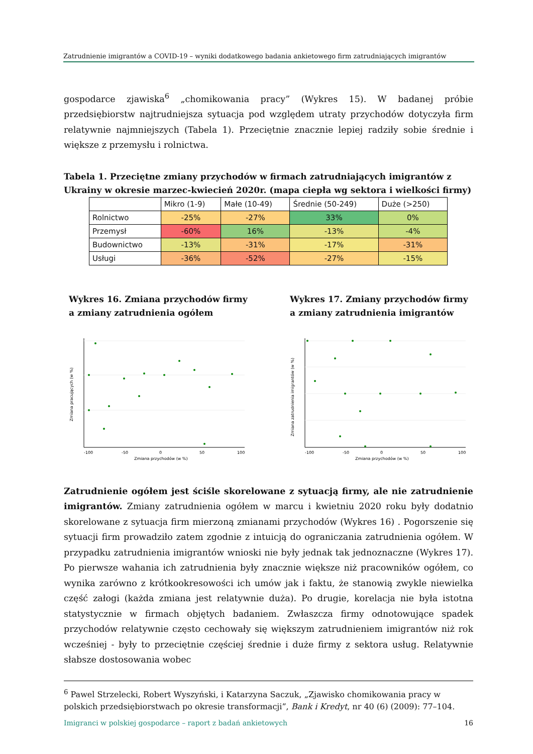Zatrudnienie imigrantów a COVID-19 – wyniki dodatkowego badania ankietowego firm zatrudniających imigrantów
gospodarce zjawiska<sup>6</sup> „chomikowania pracy” (Wykres 15). W badanej próbie przedsiębiorstw najtrudniejsza sytuacja pod względem utraty przychodów dotyczyła firm relatywnie najmniejszych (Tabela 1). Przeciętnie znacznie lepiej radziły sobie średnie i większe z przemysłu i rolnictwa.
Tabela 1. Przeciętne zmiany przychodów w firmach zatrudniających imigrantów z Ukrainy w okresie marzec-kwiecień 2020r. (mapa ciepła wg sektora i wielkości firmy)
| | Mikro (1-9) | Małe (10-49) | Średnie (50-249) | Duże (>250) |
| --- | --- | --- | --- | --- |
| Rolnictwo | -25% | -27% | 33% | 0% |
| Przemysł | -60% | 16% | -13% | -4% |
| Budownictwo | -13% | -31% | -17% | -31% |
| Usługi | -36% | -52% | -27% | -15% |
Wykres 16. Zmiana przychodów firmy a zmiany zatrudnienia ogółem
-100
-50
0
50
100
Zmiana przychodów (w %)
Zmiana pracujących (w %)
Wykres 17. Zmiany przychodów firmy a zmiany zatrudnienia imigrantów
-100
-50
0
50
100
Zmiana przychodów (w %)
Zmiana zatrudnienia imigrantów (w %)
Zatrudnienie ogółem jest ściśle skorelowane z sytuacją firmy, ale nie zatrudnienie imigrantów. Zmiany zatrudnienia ogółem w marcu i kwietniu 2020 roku były dodatnio skorelowane z sytuacja firm mierzoną zmianami przychodów (Wykres 16) . Pogorszenie się sytuacji firm prowadziło zatem zgodnie z intuicją do ograniczania zatrudnienia ogółem. W przypadku zatrudnienia imigrantów wnioski nie były jednak tak jednoznaczne (Wykres 17). Po pierwsze wahania ich zatrudnienia były znacznie większe niż pracowników ogółem, co wynika zarówno z krótkookresowości ich umów jak i faktu, że stanowią zwykle niewielka część załogi (każda zmiana jest relatywnie duża). Po drugie, korelacja nie była istotna statystycznie w firmach objętych badaniem. Zwłaszcza firmy odnotowujące spadek przychodów relatywnie często cechowały się większym zatrudnieniem imigrantów niż rok wcześniej - były to przeciętnie częściej średnie i duże firmy z sektora usług. Relatywnie słabsze dostosowania wobec
<sup>6</sup> Pawel Strzelecki, Robert Wyszyński, i Katarzyna Saczuk, „Zjawisko chomikowania pracy w polskich przedsiębiorstwach po okresie transformacji”, Bank i Kredyt, nr 40 (6) (2009): 77–104.
Imigranci w polskiej gospodarce – raport z badań ankietowych 16